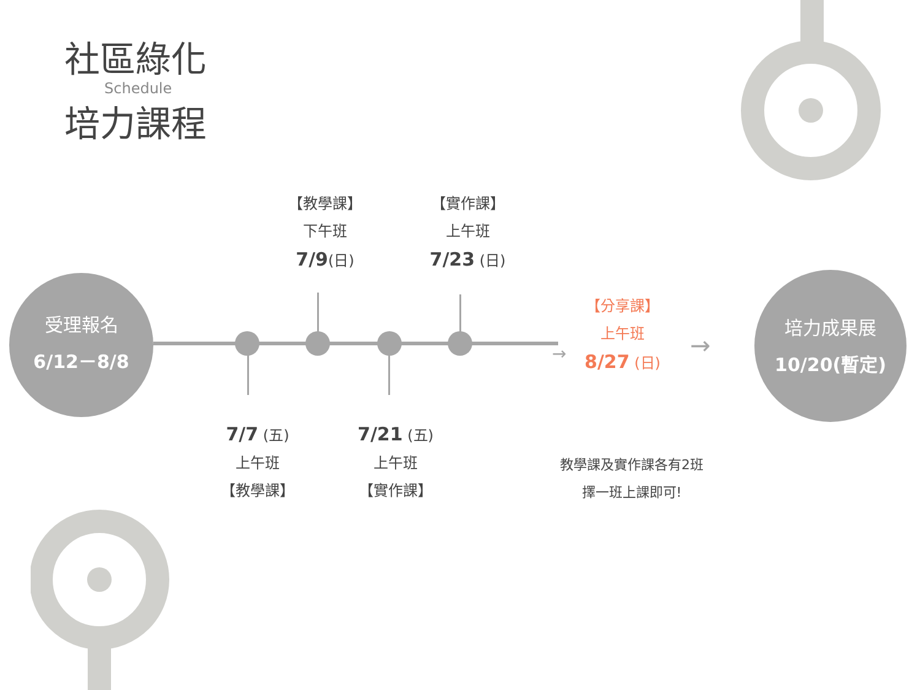社區綠化
Schedule
培力課程
受理報名
6/12－8/8
【教學課】
下午班
7/9(日)
【實作課】
上午班
7/23 (日)
7/7 (五)
上午班
【教學課】
7/21 (五)
上午班
【實作課】
→
【分享課】
上午班
8/27 (日)
→
培力成果展
10/20(暫定)
教學課及實作課各有2班
擇一班上課即可!